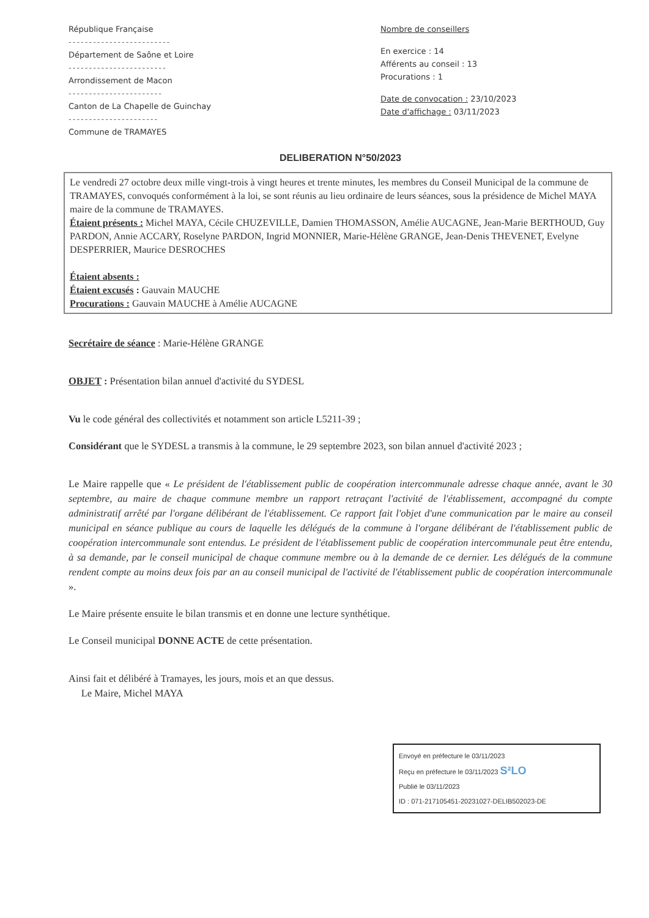République Française
-------------------------
Département de Saône et Loire
------------------------
Arrondissement de Macon
-----------------------
Canton de La Chapelle de Guinchay
----------------------
Commune de TRAMAYES
Nombre de conseillers
En exercice : 14
Afférents au conseil : 13
Procurations : 1
Date de convocation : 23/10/2023
Date d'affichage : 03/11/2023
DELIBERATION N°50/2023
Le vendredi 27 octobre deux mille vingt-trois à vingt heures et trente minutes, les membres du Conseil Municipal de la commune de TRAMAYES, convoqués conformément à la loi, se sont réunis au lieu ordinaire de leurs séances, sous la présidence de Michel MAYA maire de la commune de TRAMAYES.
Étaient présents : Michel MAYA, Cécile CHUZEVILLE, Damien THOMASSON, Amélie AUCAGNE, Jean-Marie BERTHOUD, Guy PARDON, Annie ACCARY, Roselyne PARDON, Ingrid MONNIER, Marie-Hélène GRANGE, Jean-Denis THEVENET, Evelyne DESPERRIER, Maurice DESROCHES
Étaient absents :
Étaient excusés : Gauvain MAUCHE
Procurations : Gauvain MAUCHE à Amélie AUCAGNE
Secrétaire de séance : Marie-Hélène GRANGE
OBJET : Présentation bilan annuel d'activité du SYDESL
Vu le code général des collectivités et notamment son article L5211-39 ;
Considérant que le SYDESL a transmis à la commune, le 29 septembre 2023, son bilan annuel d'activité 2023 ;
Le Maire rappelle que « Le président de l'établissement public de coopération intercommunale adresse chaque année, avant le 30 septembre, au maire de chaque commune membre un rapport retraçant l'activité de l'établissement, accompagné du compte administratif arrêté par l'organe délibérant de l'établissement. Ce rapport fait l'objet d'une communication par le maire au conseil municipal en séance publique au cours de laquelle les délégués de la commune à l'organe délibérant de l'établissement public de coopération intercommunale sont entendus. Le président de l'établissement public de coopération intercommunale peut être entendu, à sa demande, par le conseil municipal de chaque commune membre ou à la demande de ce dernier. Les délégués de la commune rendent compte au moins deux fois par an au conseil municipal de l'activité de l'établissement public de coopération intercommunale ».
Le Maire présente ensuite le bilan transmis et en donne une lecture synthétique.
Le Conseil municipal DONNE ACTE de cette présentation.
Ainsi fait et délibéré à Tramayes, les jours, mois et an que dessus.
Le Maire, Michel MAYA
Envoyé en préfecture le 03/11/2023
Reçu en préfecture le 03/11/2023 S²LO
Publié le 03/11/2023
ID : 071-217105451-20231027-DELIB502023-DE